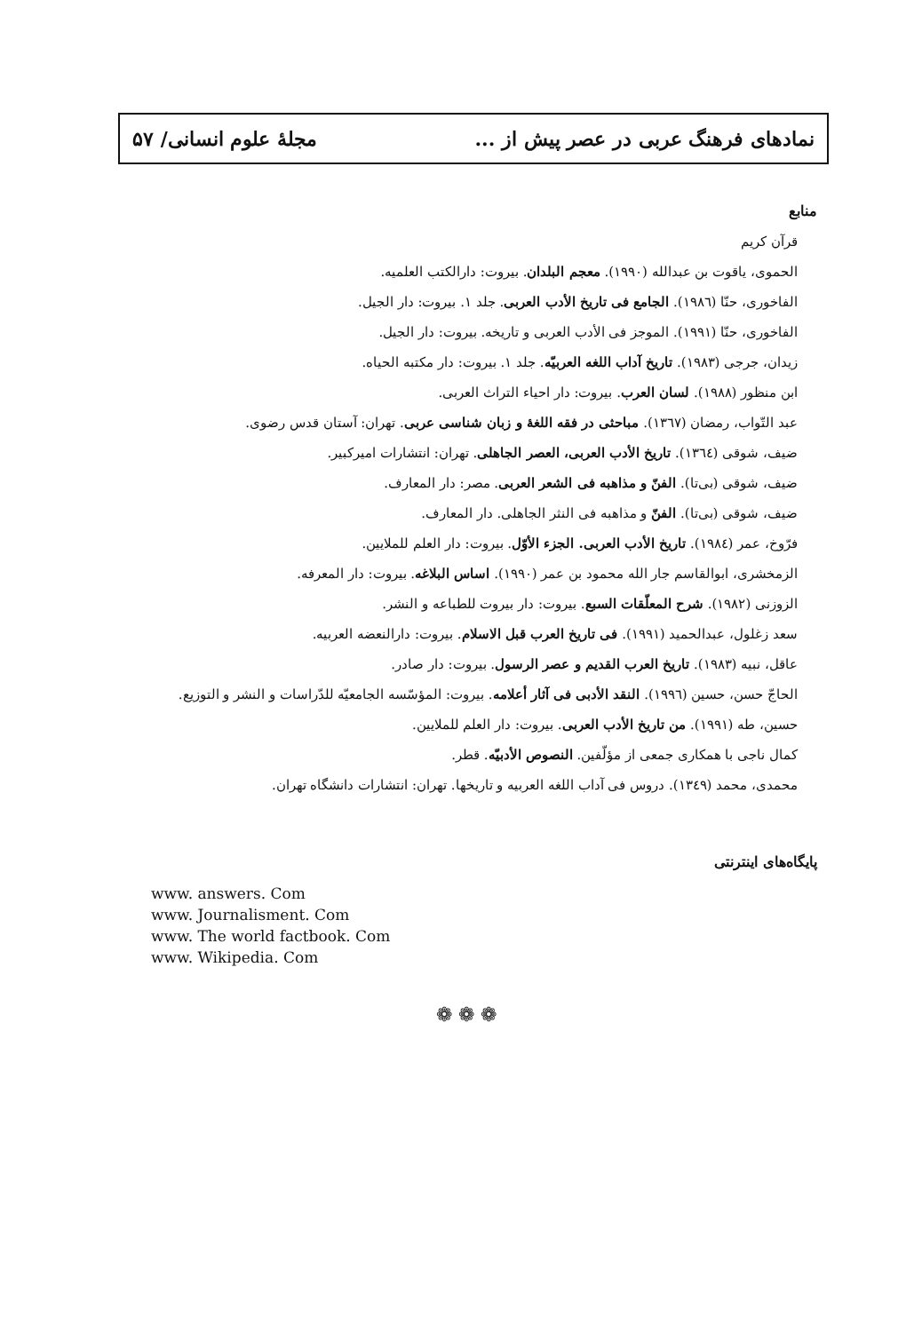نمادهای فرهنگ عربی در عصر پیش از ... مجلهٔ علوم انسانی/ ۵۷
منابع
قرآن کریم
الحموی، یاقوت بن عبدالله (۱۹۹۰). معجم البلدان. بیروت: دارالکتب العلمیه.
الفاخوری، حنّا (۱۹۸٦). الجامع فی تاریخ الأدب العربی. جلد ۱. بیروت: دار الجیل.
الفاخوری، حنّا (۱۹۹۱). الموجز فی الأدب العربی و تاریخه. بیروت: دار الجیل.
زیدان، جرجی (۱۹۸۳). تاریخ آداب اللغه العربیّه. جلد ۱. بیروت: دار مکتبه الحیاه.
ابن منظور (۱۹۸۸). لسان العرب. بیروت: دار احیاء التراث العربی.
عبد التّواب، رمضان (۱۳٦۷). مباحثی در فقه اللغهٔ و زبان شناسی عربی. تهران: آستان قدس رضوی.
ضیف، شوقی (۱۳٦٤). تاریخ الأدب العربی، العصر الجاهلی. تهران: انتشارات امیرکبیر.
ضیف، شوقی (بی‌تا). الفنّ و مذاهبه فی الشعر العربی. مصر: دار المعارف.
ضیف، شوقی (بی‌تا). الفنّ و مذاهبه فی النثر الجاهلی. دار المعارف.
فرّوخ، عمر (۱۹۸٤). تاریخ الأدب العربی. الجزء الأوّل. بیروت: دار العلم للملایین.
الزمخشری، ابوالقاسم جار الله محمود بن عمر (۱۹۹۰). اساس البلاغه. بیروت: دار المعرفه.
الزوزنی (۱۹۸۲). شرح المعلّقات السبع. بیروت: دار بیروت للطباعه و النشر.
سعد زغلول، عبدالحمید (۱۹۹۱). فی تاریخ العرب قبل الاسلام. بیروت: دارالنعضه العربیه.
عاقل، نبیه (۱۹۸۳). تاریخ العرب القدیم و عصر الرسول. بیروت: دار صادر.
الحاجّ حسن، حسین (۱۹۹٦). النقد الأدبی فی آثار أعلامه. بیروت: المؤسّسه الجامعیّه للدّراسات و النشر و التوزیع.
حسین، طه (۱۹۹۱). من تاریخ الأدب العربی. بیروت: دار العلم للملایین.
کمال ناجی با همکاری جمعی از مؤلّفین. النصوص الأدبیّه. قطر.
محمدی، محمد (۱۳٤۹). دروس فی آداب اللغه العربیه و تاریخها. تهران: انتشارات دانشگاه تهران.
پایگاه‌های اینترنتی
www. answers. Com
www. Journalisment. Com
www. The world factbook. Com
www. Wikipedia. Com
❁ ❁ ❁